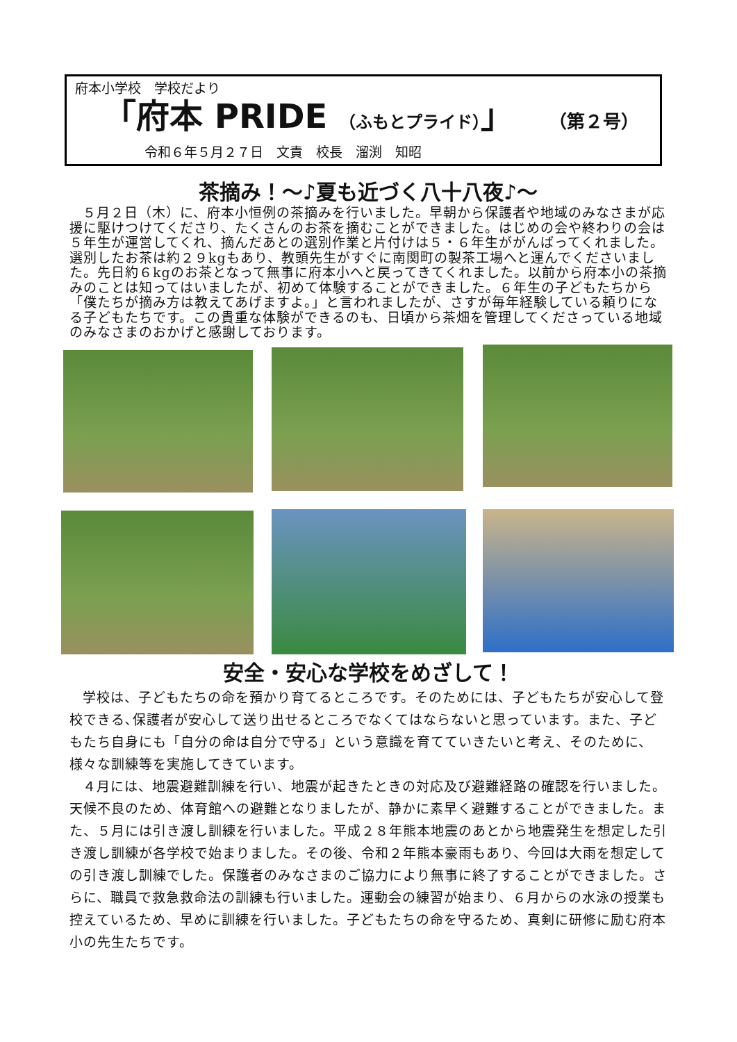府本小学校　学校だより
「府本 PRIDE （ふもとプライド）」 （第２号）
令和６年５月２７日　文責　校長　溜渕　知昭
茶摘み！～♪夏も近づく八十八夜♪～
５月２日（木）に、府本小恒例の茶摘みを行いました。早朝から保護者や地域のみなさまが応援に駆けつけてくださり、たくさんのお茶を摘むことができました。はじめの会や終わりの会は５年生が運営してくれ、摘んだあとの選別作業と片付けは５・６年生ががんばってくれました。選別したお茶は約２９kgもあり、教頭先生がすぐに南関町の製茶工場へと運んでくださいました。先日約６kgのお茶となって無事に府本小へと戻ってきてくれました。以前から府本小の茶摘みのことは知ってはいましたが、初めて体験することができました。６年生の子どもたちから「僕たちが摘み方は教えてあげますよ。」と言われましたが、さすが毎年経験している頼りになる子どもたちです。この貴重な体験ができるのも、日頃から茶畑を管理してくださっている地域のみなさまのおかげと感謝しております。
安全・安心な学校をめざして！
学校は、子どもたちの命を預かり育てるところです。そのためには、子どもたちが安心して登校できる､保護者が安心して送り出せるところでなくてはならないと思っています。また、子どもたち自身にも「自分の命は自分で守る」という意識を育てていきたいと考え、そのために、様々な訓練等を実施してきています。
４月には、地震避難訓練を行い、地震が起きたときの対応及び避難経路の確認を行いました。天候不良のため、体育館への避難となりましたが、静かに素早く避難することができました。また、５月には引き渡し訓練を行いました。平成２８年熊本地震のあとから地震発生を想定した引き渡し訓練が各学校で始まりました。その後、令和２年熊本豪雨もあり、今回は大雨を想定しての引き渡し訓練でした。保護者のみなさまのご協力により無事に終了することができました。さらに、職員で救急救命法の訓練も行いました。運動会の練習が始まり、６月からの水泳の授業も控えているため、早めに訓練を行いました。子どもたちの命を守るため、真剣に研修に励む府本小の先生たちです。